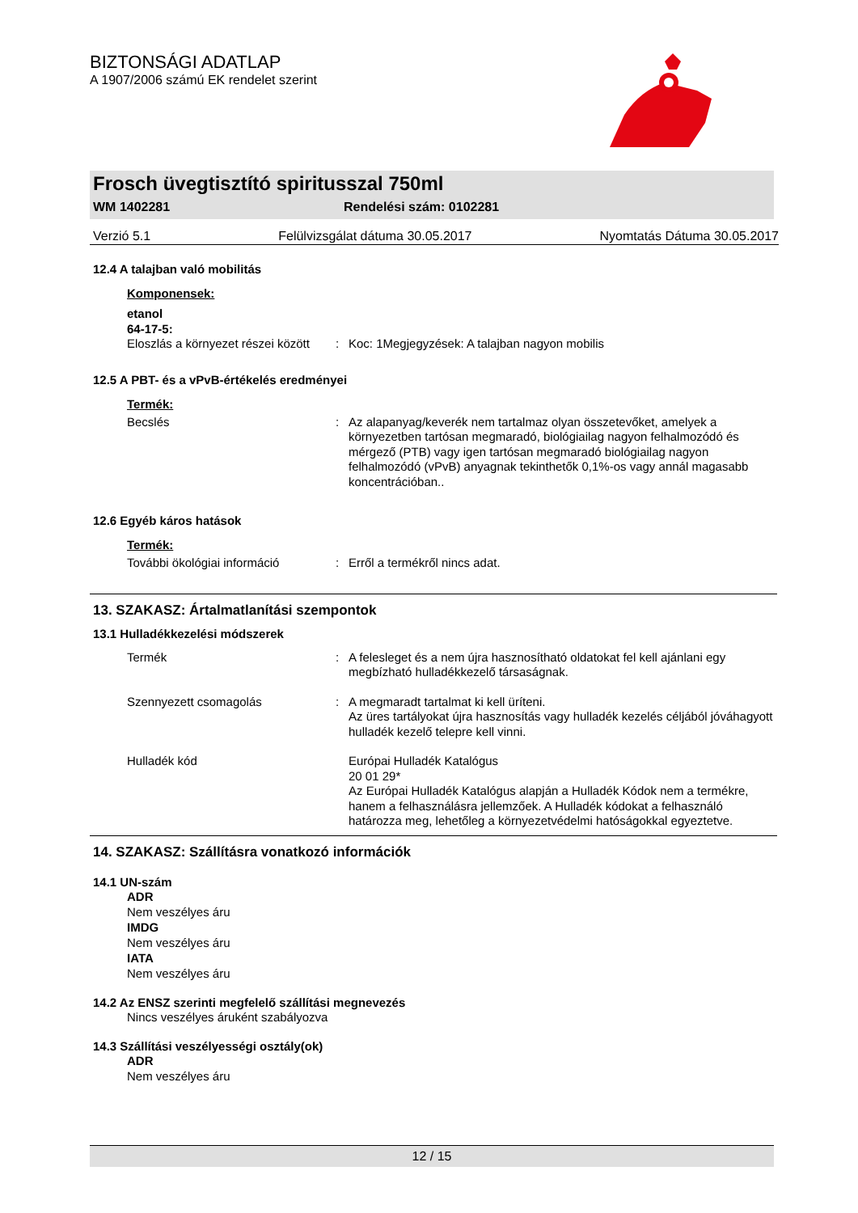BIZTONSÁGI ADATLAP
A 1907/2006 számú EK rendelet szerint
Frosch üvegtisztító spiritusszal 750ml
WM 1402281 Rendelési szám: 0102281
Verzió 5.1 Felülvizsgálat dátuma 30.05.2017 Nyomtatás Dátuma 30.05.2017
12.4 A talajban való mobilitás
Komponensek:
etanol
64-17-5:
Eloszlás a környezet részei között: Koc: 1Megjegyzések: A talajban nagyon mobilis
12.5 A PBT- és a vPvB-értékelés eredményei
Termék:
Becslés: Az alapanyag/keverék nem tartalmaz olyan összetevőket, amelyek a környezetben tartósan megmaradó, biológiailag nagyon felhalmozódó és mérgező (PTB) vagy igen tartósan megmaradó biológiailag nagyon felhalmozódó (vPvB) anyagnak tekinthetők 0,1%-os vagy annál magasabb koncentrációban..
12.6 Egyéb káros hatások
Termék:
További ökológiai információ: Erről a termékről nincs adat.
13. SZAKASZ: Ártalmatlanítási szempontok
13.1 Hulladékkezelési módszerek
Termék: A felesleget és a nem újra hasznosítható oldatokat fel kell ajánlani egy megbízható hulladékkezelő társaságnak.
Szennyezett csomagolás: A megmaradt tartalmat ki kell üríteni.
Az üres tartályokat újra hasznosítás vagy hulladék kezelés céljából jóváhagyott hulladék kezelő telepre kell vinni.
Hulladék kód Európai Hulladék Katalógus
20 01 29*
Az Európai Hulladék Katalógus alapján a Hulladék Kódok nem a termékre, hanem a felhasználásra jellemzőek. A Hulladék kódokat a felhasználó határozza meg, lehetőleg a környezetvédelmi hatóságokkal egyeztetve.
14. SZAKASZ: Szállításra vonatkozó információk
14.1 UN-szám
ADR
Nem veszélyes áru
IMDG
Nem veszélyes áru
IATA
Nem veszélyes áru
14.2 Az ENSZ szerinti megfelelő szállítási megnevezés
Nincs veszélyes áruként szabályozva
14.3 Szállítási veszélyességi osztály(ok)
ADR
Nem veszélyes áru
12 / 15